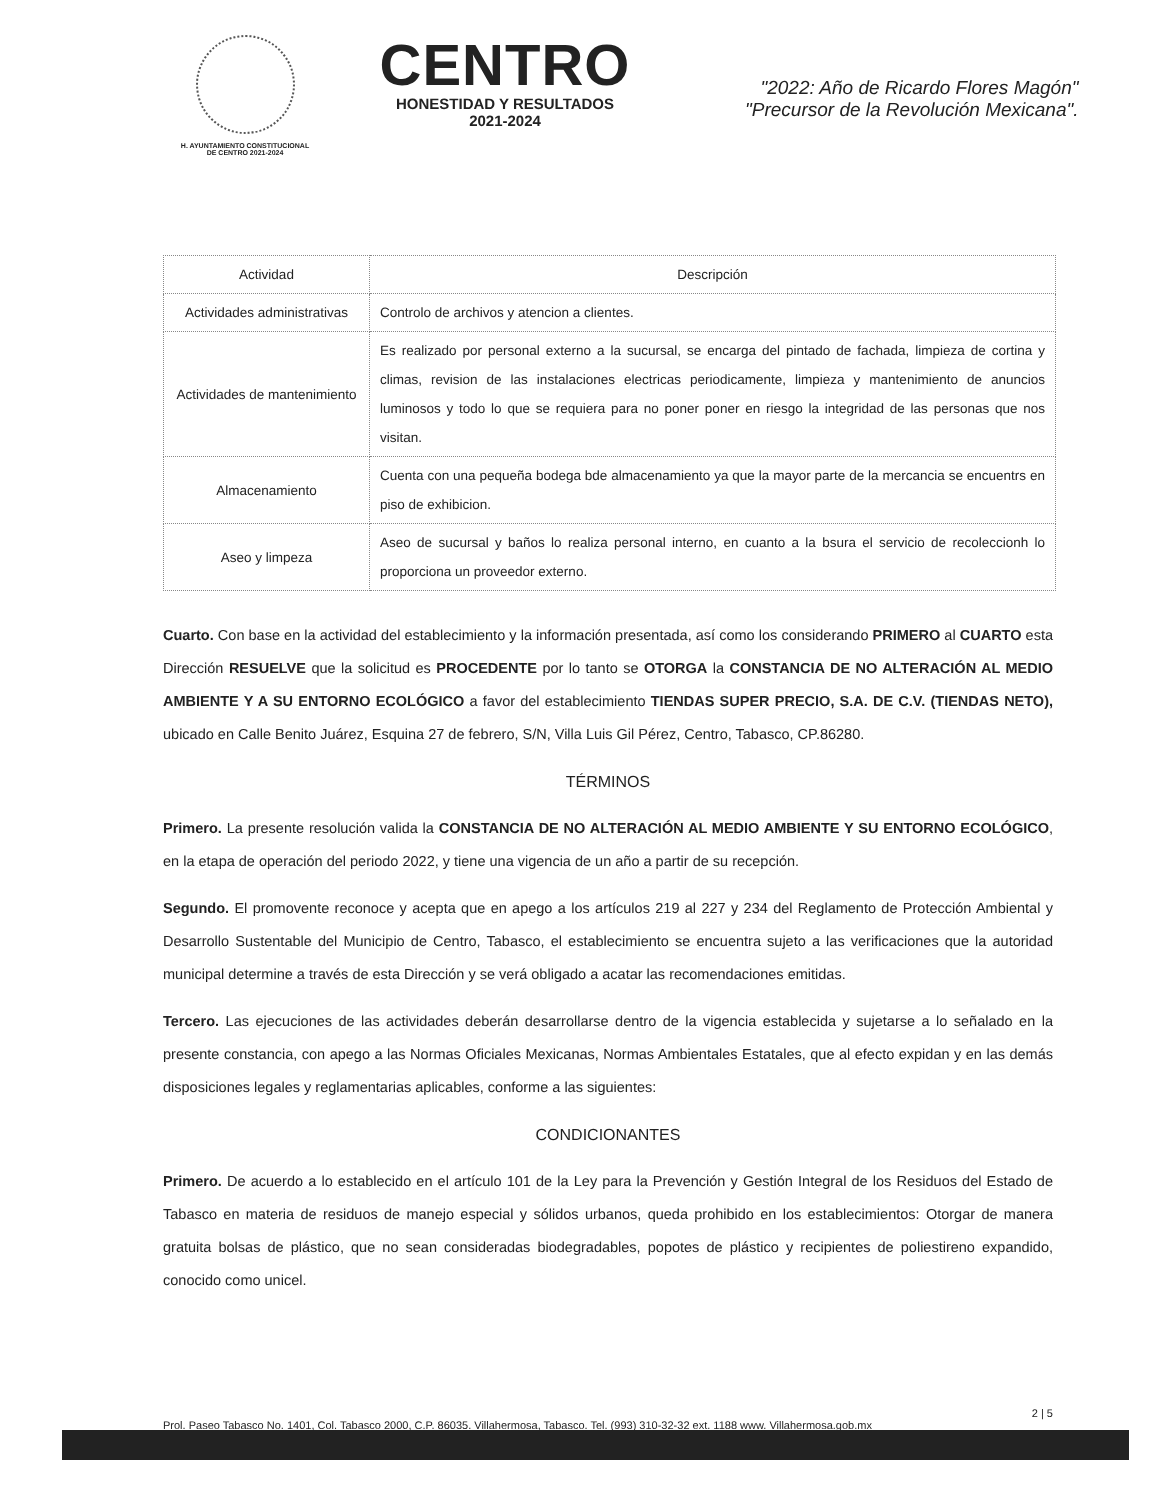H. AYUNTAMIENTO CONSTITUCIONAL
DE CENTRO 2021-2024
CENTRO
HONESTIDAD Y RESULTADOS
2021-2024
"2022: Año de Ricardo Flores Magón"
"Precursor de la Revolución Mexicana".
| Actividad | Descripción |
| --- | --- |
| Actividades administrativas | Controlo de archivos y atencion a clientes. |
| Actividades de mantenimiento | Es realizado por personal externo a la sucursal, se encarga del pintado de fachada, limpieza de cortina y climas, revision de las instalaciones electricas periodicamente, limpieza y mantenimiento de anuncios luminosos y todo lo que se requiera para no poner poner en riesgo la integridad de las personas que nos visitan. |
| Almacenamiento | Cuenta con una pequeña bodega bde almacenamiento ya que la mayor parte de la mercancia se encuentrs en piso de exhibicion. |
| Aseo y limpeza | Aseo de sucursal y baños lo realiza personal interno, en cuanto a la bsura el servicio de recoleccionh lo proporciona un proveedor externo. |
Cuarto. Con base en la actividad del establecimiento y la información presentada, así como los considerando PRIMERO al CUARTO esta Dirección RESUELVE que la solicitud es PROCEDENTE por lo tanto se OTORGA la CONSTANCIA DE NO ALTERACIÓN AL MEDIO AMBIENTE Y A SU ENTORNO ECOLÓGICO a favor del establecimiento TIENDAS SUPER PRECIO, S.A. DE C.V. (TIENDAS NETO), ubicado en Calle Benito Juárez, Esquina 27 de febrero, S/N, Villa Luis Gil Pérez, Centro, Tabasco, CP.86280.
TÉRMINOS
Primero. La presente resolución valida la CONSTANCIA DE NO ALTERACIÓN AL MEDIO AMBIENTE Y SU ENTORNO ECOLÓGICO, en la etapa de operación del periodo 2022, y tiene una vigencia de un año a partir de su recepción.
Segundo. El promovente reconoce y acepta que en apego a los artículos 219 al 227 y 234 del Reglamento de Protección Ambiental y Desarrollo Sustentable del Municipio de Centro, Tabasco, el establecimiento se encuentra sujeto a las verificaciones que la autoridad municipal determine a través de esta Dirección y se verá obligado a acatar las recomendaciones emitidas.
Tercero. Las ejecuciones de las actividades deberán desarrollarse dentro de la vigencia establecida y sujetarse a lo señalado en la presente constancia, con apego a las Normas Oficiales Mexicanas, Normas Ambientales Estatales, que al efecto expidan y en las demás disposiciones legales y reglamentarias aplicables, conforme a las siguientes:
CONDICIONANTES
Primero. De acuerdo a lo establecido en el artículo 101 de la Ley para la Prevención y Gestión Integral de los Residuos del Estado de Tabasco en materia de residuos de manejo especial y sólidos urbanos, queda prohibido en los establecimientos: Otorgar de manera gratuita bolsas de plástico, que no sean consideradas biodegradables, popotes de plástico y recipientes de poliestireno expandido, conocido como unicel.
2 | 5
Prol. Paseo Tabasco No. 1401, Col. Tabasco 2000, C.P. 86035. Villahermosa, Tabasco. Tel. (993) 310-32-32 ext. 1188 www. Villahermosa.gob.mx